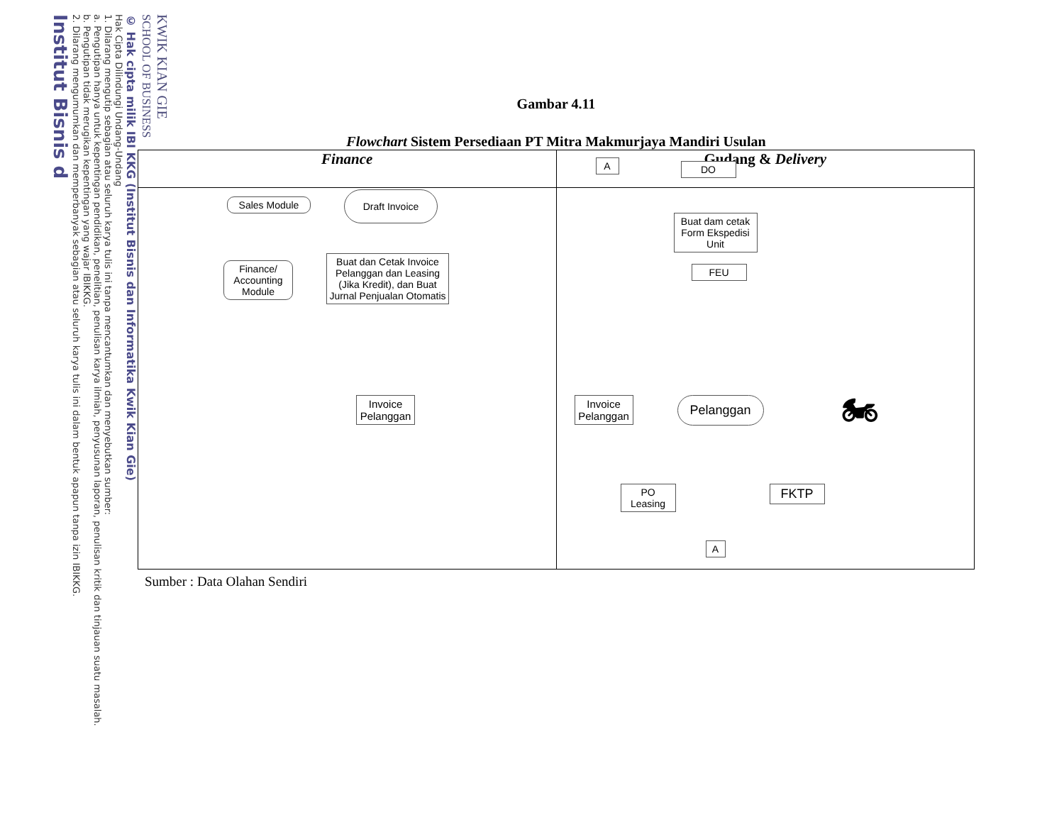KWIK KIAN GIE
SCHOOL OF BUSINESS
© Hak cipta milik IBI KKG (Institut Bisnis dan Informatika Kwik Kian Gie)
Hak Cipta Dilindungi Undang-Undang
1. Dilarang mengutip sebagian atau seluruh karya tulis ini tanpa mencantumkan dan menyebutkan sumber:
a. Pengutipan hanya untuk kepentingan pendidikan, penelitian, penulisan karya ilmiah, penyusunan laporan, penulisan kritik dan tinjauan suatu masalah.
b. Pengutipan tidak merugikan kepentingan yang wajar IBIKKG.
2. Dilarang mengumumkan dan memperbanyak sebagian atau seluruh karya tulis ini dalam bentuk apapun tanpa izin IBIKKG.
Institut Bisnis d
Gambar 4.11
Flowchart Sistem Persediaan PT Mitra Makmurjaya Mandiri Usulan
Finance
Sales Module
Draft Invoice
Finance/ Accounting Module
Buat dan Cetak Invoice Pelanggan dan Leasing (Jika Kredit), dan Buat Jurnal Penjualan Otomatis
Invoice Pelanggan
Gudang & Delivery
A DO
Buat dam cetak Form Ekspedisi Unit
FEU
Invoice Pelanggan
Pelanggan
PO Leasing
FKTP
A
🏍
Sumber : Data Olahan Sendiri